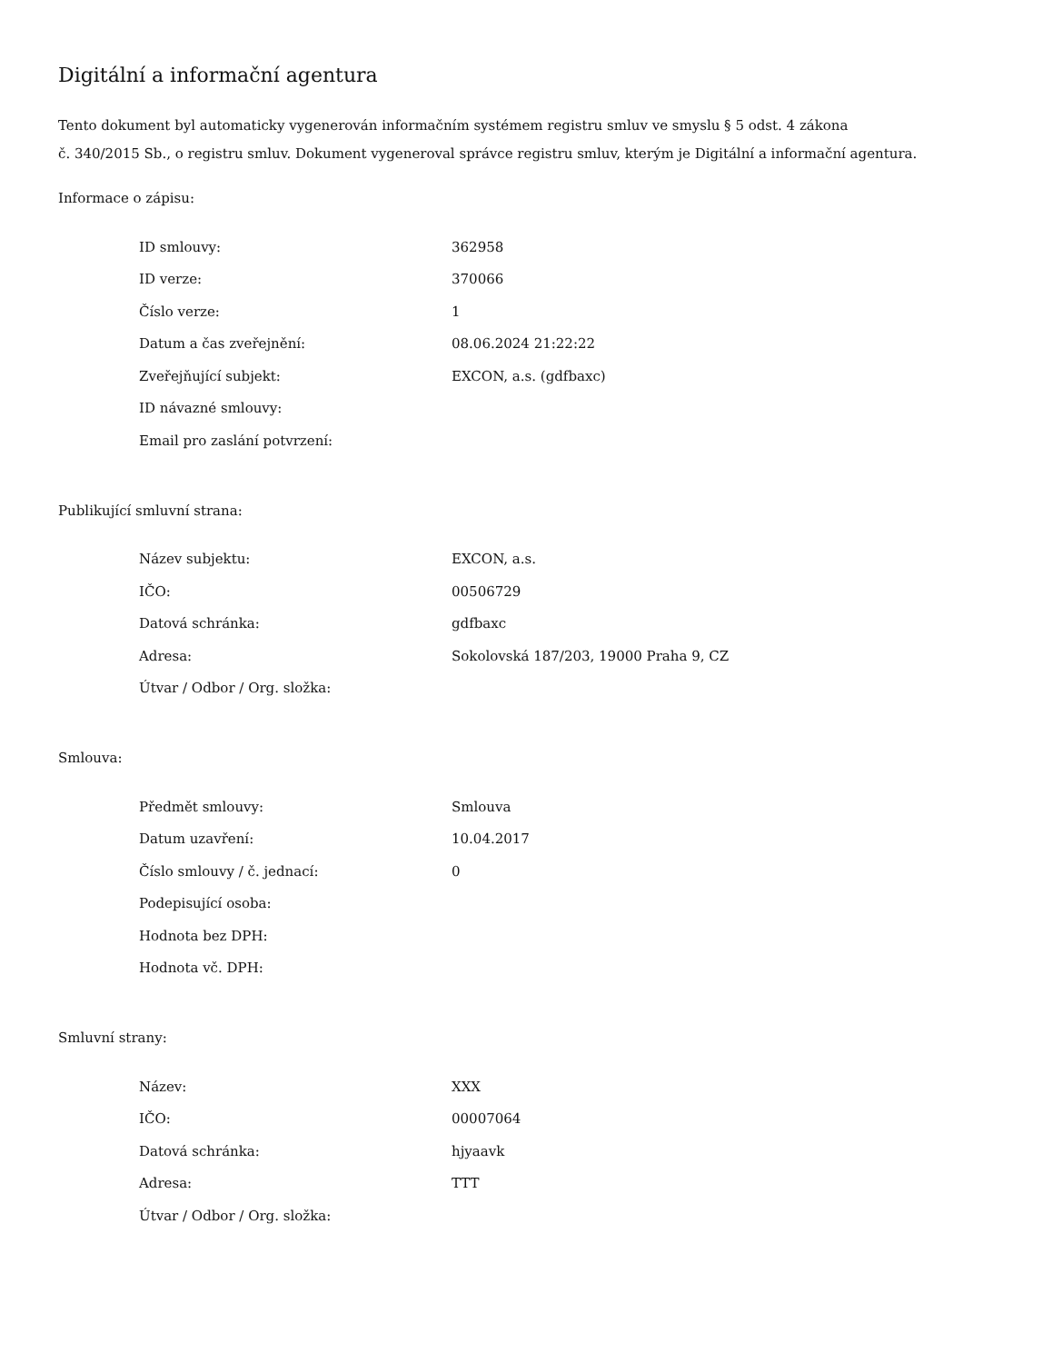Digitální a informační agentura
Tento dokument byl automaticky vygenerován informačním systémem registru smluv ve smyslu § 5 odst. 4 zákona
č. 340/2015 Sb., o registru smluv. Dokument vygeneroval správce registru smluv, kterým je Digitální a informační agentura.
Informace o zápisu:
| ID smlouvy: | 362958 |
| ID verze: | 370066 |
| Číslo verze: | 1 |
| Datum a čas zveřejnění: | 08.06.2024 21:22:22 |
| Zveřejňující subjekt: | EXCON, a.s. (gdfbaxc) |
| ID návazné smlouvy: | |
| Email pro zaslání potvrzení: | |
Publikující smluvní strana:
| Název subjektu: | EXCON, a.s. |
| IČO: | 00506729 |
| Datová schránka: | gdfbaxc |
| Adresa: | Sokolovská 187/203, 19000 Praha 9, CZ |
| Útvar / Odbor / Org. složka: | |
Smlouva:
| Předmět smlouvy: | Smlouva |
| Datum uzavření: | 10.04.2017 |
| Číslo smlouvy / č. jednací: | 0 |
| Podepisující osoba: | |
| Hodnota bez DPH: | |
| Hodnota vč. DPH: | |
Smluvní strany:
| Název: | XXX |
| IČO: | 00007064 |
| Datová schránka: | hjyaavk |
| Adresa: | TTT |
| Útvar / Odbor / Org. složka: | |